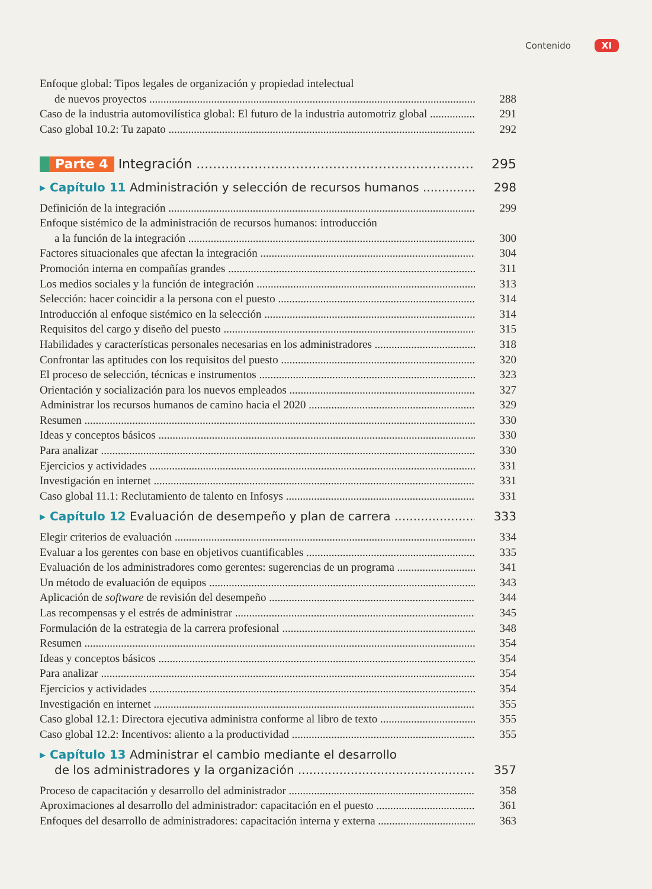Contenido XI
Enfoque global: Tipos legales de organización y propiedad intelectual
de nuevos proyectos 288
Caso de la industria automovilística global: El futuro de la industria automotriz global 291
Caso global 10.2: Tu zapato 292
Parte 4 Integración 295
▸ Capítulo 11 Administración y selección de recursos humanos 298
Definición de la integración 299
Enfoque sistémico de la administración de recursos humanos: introducción
a la función de la integración 300
Factores situacionales que afectan la integración 304
Promoción interna en compañías grandes 311
Los medios sociales y la función de integración 313
Selección: hacer coincidir a la persona con el puesto 314
Introducción al enfoque sistémico en la selección 314
Requisitos del cargo y diseño del puesto 315
Habilidades y características personales necesarias en los administradores 318
Confrontar las aptitudes con los requisitos del puesto 320
El proceso de selección, técnicas e instrumentos 323
Orientación y socialización para los nuevos empleados 327
Administrar los recursos humanos de camino hacia el 2020 329
Resumen 330
Ideas y conceptos básicos 330
Para analizar 330
Ejercicios y actividades 331
Investigación en internet 331
Caso global 11.1: Reclutamiento de talento en Infosys 331
▸ Capítulo 12 Evaluación de desempeño y plan de carrera 333
Elegir criterios de evaluación 334
Evaluar a los gerentes con base en objetivos cuantificables 335
Evaluación de los administradores como gerentes: sugerencias de un programa 341
Un método de evaluación de equipos 343
Aplicación de software de revisión del desempeño 344
Las recompensas y el estrés de administrar 345
Formulación de la estrategia de la carrera profesional 348
Resumen 354
Ideas y conceptos básicos 354
Para analizar 354
Ejercicios y actividades 354
Investigación en internet 355
Caso global 12.1: Directora ejecutiva administra conforme al libro de texto 355
Caso global 12.2: Incentivos: aliento a la productividad 355
▸ Capítulo 13 Administrar el cambio mediante el desarrollo
de los administradores y la organización 357
Proceso de capacitación y desarrollo del administrador 358
Aproximaciones al desarrollo del administrador: capacitación en el puesto 361
Enfoques del desarrollo de administradores: capacitación interna y externa 363